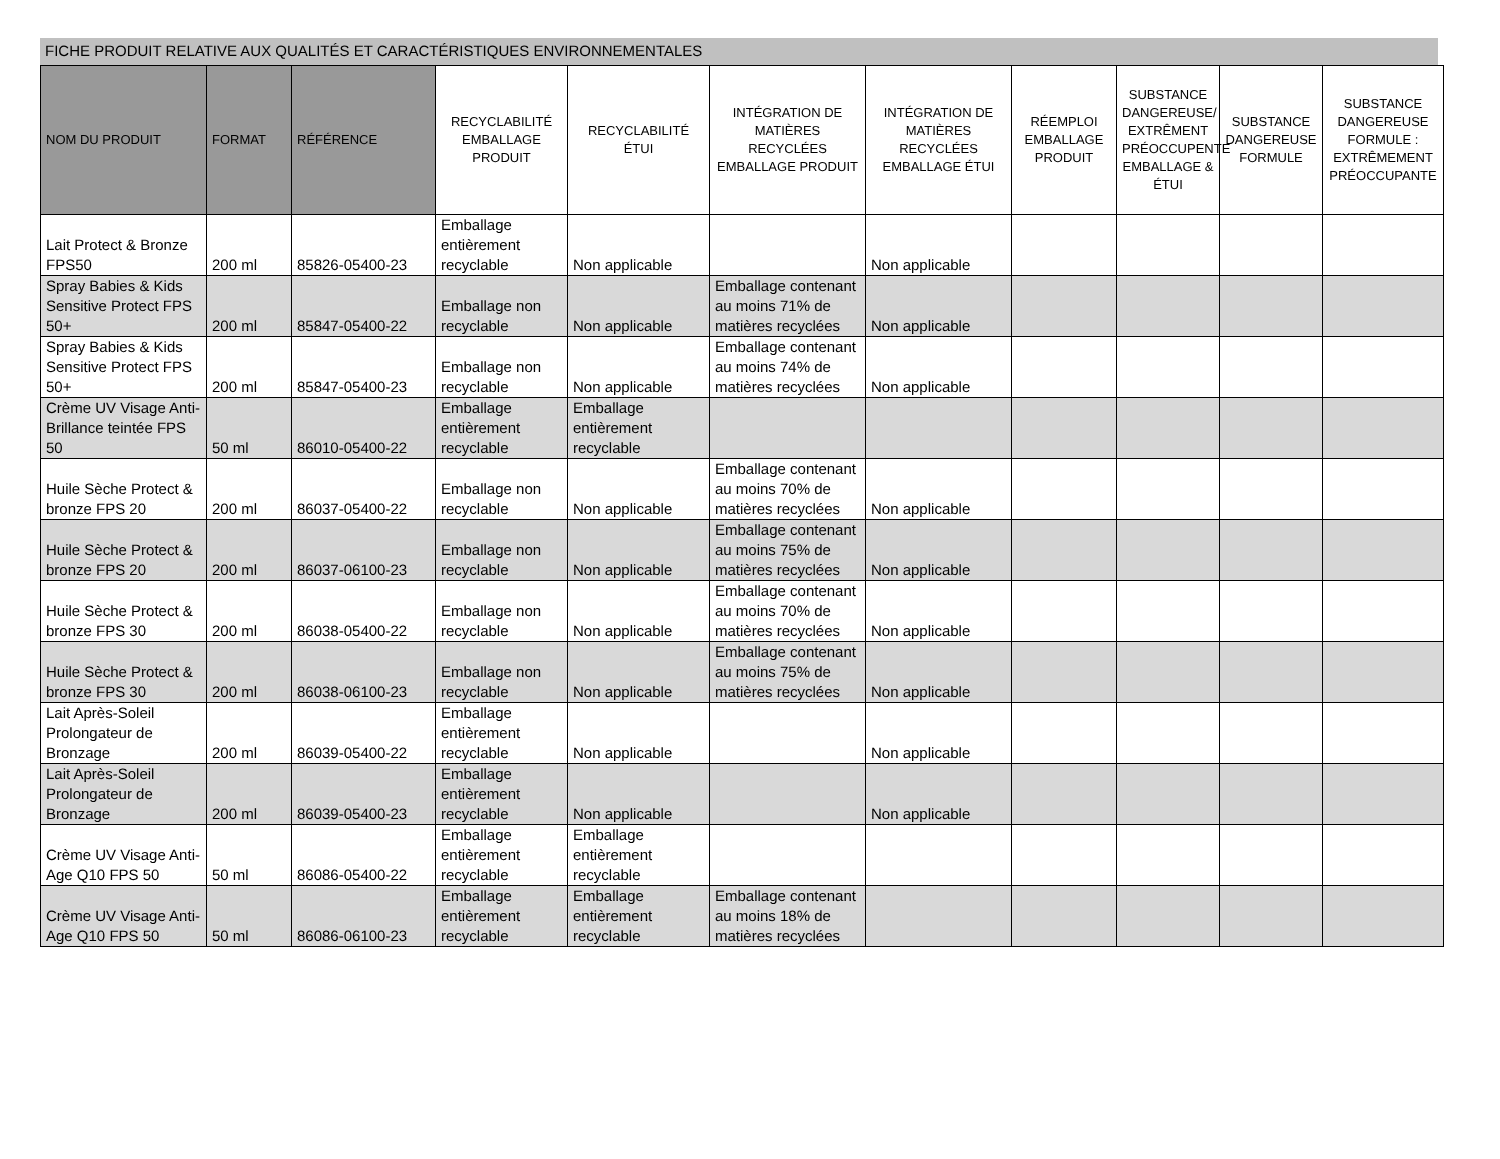FICHE PRODUIT RELATIVE AUX QUALITÉS ET CARACTÉRISTIQUES ENVIRONNEMENTALES
| NOM DU PRODUIT | FORMAT | RÉFÉRENCE | RECYCLABILITÉ EMBALLAGE PRODUIT | RECYCLABILITÉ ÉTUI | INTÉGRATION DE MATIÈRES RECYCLÉES EMBALLAGE PRODUIT | INTÉGRATION DE MATIÈRES RECYCLÉES EMBALLAGE ÉTUI | RÉEMPLOI EMBALLAGE PRODUIT | SUBSTANCE DANGEREUSE/ EXTRÊMENT PRÉOCCUPENTE EMBALLAGE & ÉTUI | SUBSTANCE DANGEREUSE FORMULE | SUBSTANCE DANGEREUSE FORMULE : EXTRÊMEMENT PRÉOCCUPANTE |
| --- | --- | --- | --- | --- | --- | --- | --- | --- | --- | --- |
| Lait Protect & Bronze FPS50 | 200 ml | 85826-05400-23 | Emballage entièrement recyclable | Non applicable | | Non applicable | | | | |
| Spray Babies & Kids Sensitive Protect FPS 50+ | 200 ml | 85847-05400-22 | Emballage non recyclable | Non applicable | Emballage contenant au moins 71% de matières recyclées | Non applicable | | | | |
| Spray Babies & Kids Sensitive Protect FPS 50+ | 200 ml | 85847-05400-23 | Emballage non recyclable | Non applicable | Emballage contenant au moins 74% de matières recyclées | Non applicable | | | | |
| Crème UV Visage Anti-Brillance teintée FPS 50 | 50 ml | 86010-05400-22 | Emballage entièrement recyclable | Emballage entièrement recyclable | | | | | | |
| Huile Sèche Protect & bronze FPS 20 | 200 ml | 86037-05400-22 | Emballage non recyclable | Non applicable | Emballage contenant au moins 70% de matières recyclées | Non applicable | | | | |
| Huile Sèche Protect & bronze FPS 20 | 200 ml | 86037-06100-23 | Emballage non recyclable | Non applicable | Emballage contenant au moins 75% de matières recyclées | Non applicable | | | | |
| Huile Sèche Protect & bronze FPS 30 | 200 ml | 86038-05400-22 | Emballage non recyclable | Non applicable | Emballage contenant au moins 70% de matières recyclées | Non applicable | | | | |
| Huile Sèche Protect & bronze FPS 30 | 200 ml | 86038-06100-23 | Emballage non recyclable | Non applicable | Emballage contenant au moins 75% de matières recyclées | Non applicable | | | | |
| Lait Après-Soleil Prolongateur de Bronzage | 200 ml | 86039-05400-22 | Emballage entièrement recyclable | Non applicable | | Non applicable | | | | |
| Lait Après-Soleil Prolongateur de Bronzage | 200 ml | 86039-05400-23 | Emballage entièrement recyclable | Non applicable | | Non applicable | | | | |
| Crème UV Visage Anti-Age Q10 FPS 50 | 50 ml | 86086-05400-22 | Emballage entièrement recyclable | Emballage entièrement recyclable | | | | | | |
| Crème UV Visage Anti-Age Q10 FPS 50 | 50 ml | 86086-06100-23 | Emballage entièrement recyclable | Emballage entièrement recyclable | Emballage contenant au moins 18% de matières recyclées | | | | | |